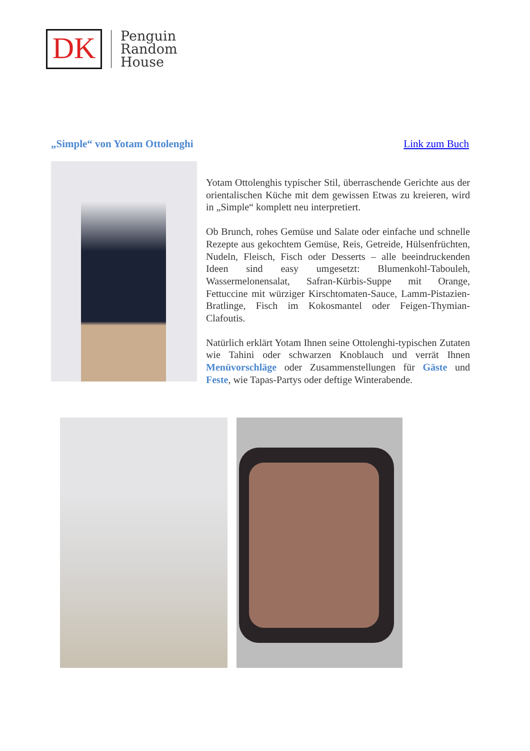DK
Penguin
Random
House
„Simple“ von Yotam Ottolenghi Link zum Buch
Yotam Ottolenghis typischer Stil, überraschende Gerichte aus der orientalischen Küche mit dem gewissen Etwas zu kreieren, wird in „Simple“ komplett neu interpretiert.
Ob Brunch, rohes Gemüse und Salate oder einfache und schnelle Rezepte aus gekochtem Gemüse, Reis, Getreide, Hülsenfrüchten, Nudeln, Fleisch, Fisch oder Desserts – alle beeindruckenden Ideen sind easy umgesetzt: Blumenkohl-Tabouleh, Wassermelonensalat, Safran-Kürbis-Suppe mit Orange, Fettuccine mit würziger Kirschtomaten-Sauce, Lamm-Pistazien-Bratlinge, Fisch im Kokosmantel oder Feigen-Thymian-Clafoutis.
Natürlich erklärt Yotam Ihnen seine Ottolenghi-typischen Zutaten wie Tahini oder schwarzen Knoblauch und verrät Ihnen Menüvorschläge oder Zusammenstellungen für Gäste und Feste, wie Tapas-Partys oder deftige Winterabende.